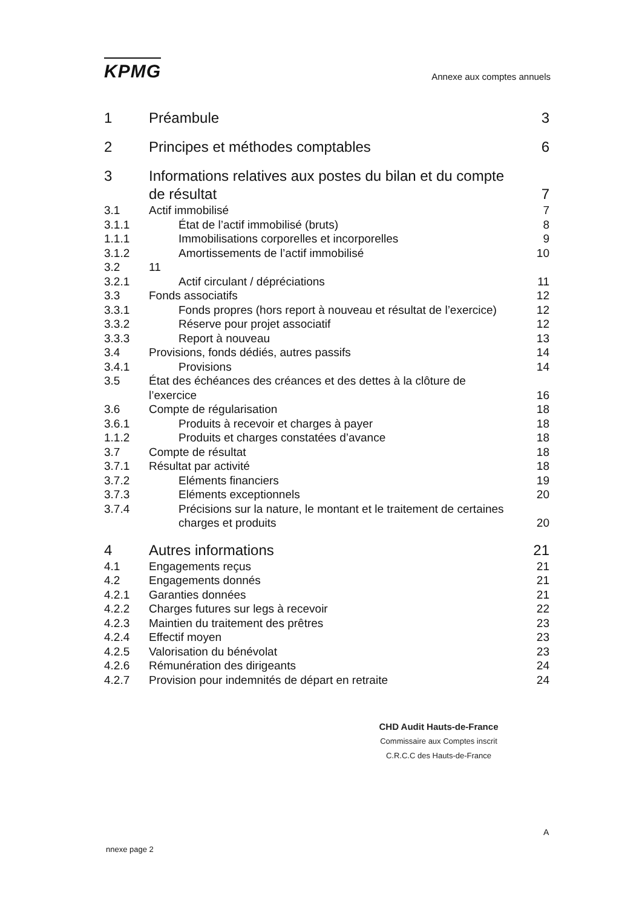KPMG
Annexe aux comptes annuels
| 1 | Préambule | 3 |
| 2 | Principes et méthodes comptables | 6 |
| 3 | Informations relatives aux postes du bilan et du compte de résultat | 7 |
| 3.1 | Actif immobilisé | 7 |
| 3.1.1 | État de l’actif immobilisé (bruts) | 8 |
| 1.1.1 | Immobilisations corporelles et incorporelles | 9 |
| 3.1.2 | Amortissements de l’actif immobilisé | 10 |
| 3.2 | 11 | |
| 3.2.1 | Actif circulant / dépréciations | 11 |
| 3.3 | Fonds associatifs | 12 |
| 3.3.1 | Fonds propres (hors report à nouveau et résultat de l’exercice) | 12 |
| 3.3.2 | Réserve pour projet associatif | 12 |
| 3.3.3 | Report à nouveau | 13 |
| 3.4 | Provisions, fonds dédiés, autres passifs | 14 |
| 3.4.1 | Provisions | 14 |
| 3.5 | État des échéances des créances et des dettes à la clôture de l’exercice | 16 |
| 3.6 | Compte de régularisation | 18 |
| 3.6.1 | Produits à recevoir et charges à payer | 18 |
| 1.1.2 | Produits et charges constatées d’avance | 18 |
| 3.7 | Compte de résultat | 18 |
| 3.7.1 | Résultat par activité | 18 |
| 3.7.2 | Eléments financiers | 19 |
| 3.7.3 | Eléments exceptionnels | 20 |
| 3.7.4 | Précisions sur la nature, le montant et le traitement de certaines charges et produits | 20 |
| 4 | Autres informations | 21 |
| 4.1 | Engagements reçus | 21 |
| 4.2 | Engagements donnés | 21 |
| 4.2.1 | Garanties données | 21 |
| 4.2.2 | Charges futures sur legs à recevoir | 22 |
| 4.2.3 | Maintien du traitement des prêtres | 23 |
| 4.2.4 | Effectif moyen | 23 |
| 4.2.5 | Valorisation du bénévolat | 23 |
| 4.2.6 | Rémunération des dirigeants | 24 |
| 4.2.7 | Provision pour indemnités de départ en retraite | 24 |
CHD Audit Hauts-de-France
Commissaire aux Comptes inscrit
C.R.C.C des Hauts-de-France
A
nnexe page 2